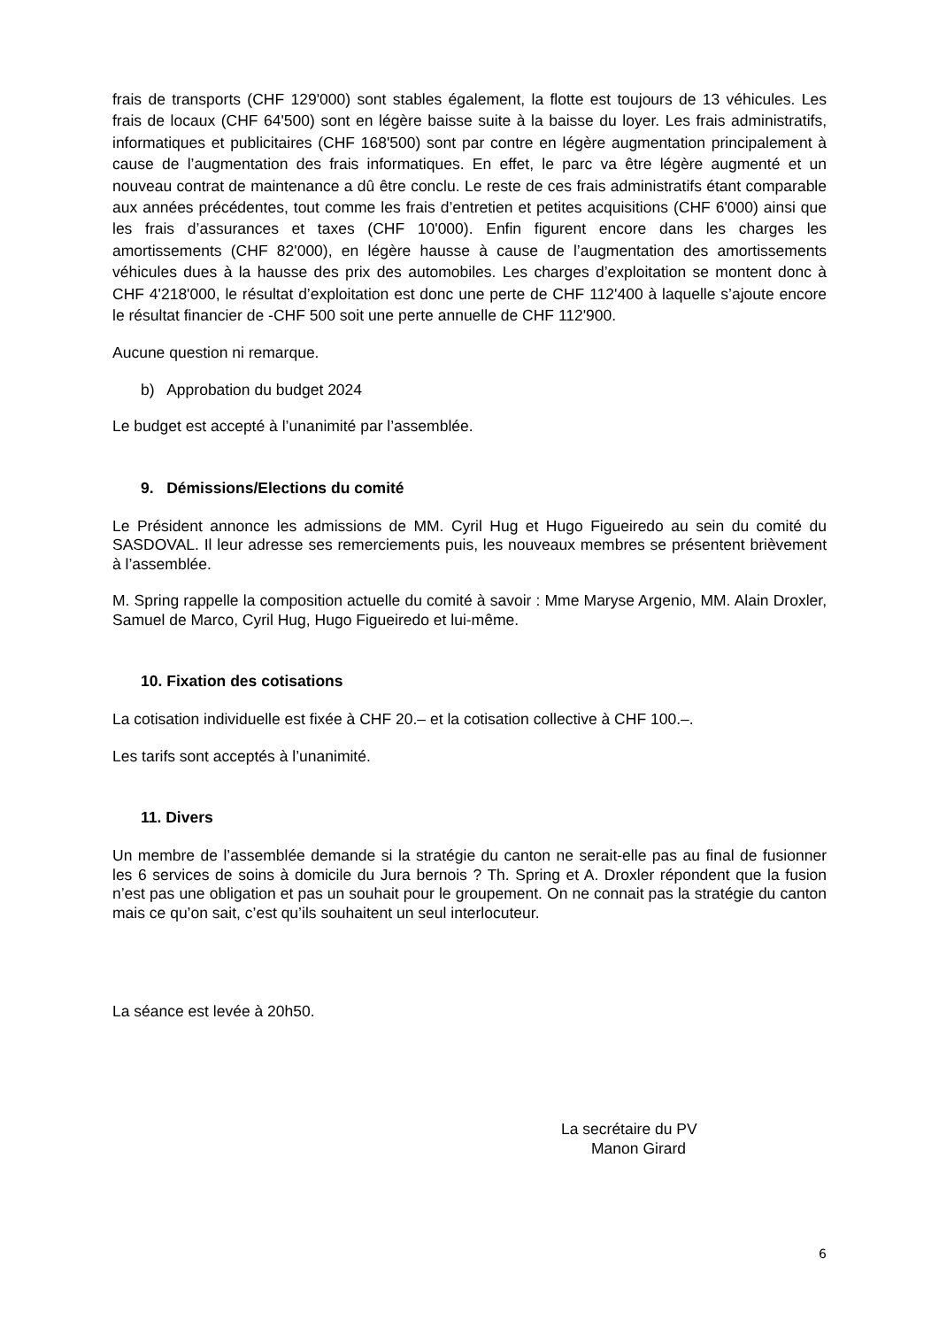frais de transports (CHF 129'000) sont stables également, la flotte est toujours de 13 véhicules. Les frais de locaux (CHF 64'500) sont en légère baisse suite à la baisse du loyer. Les frais administratifs, informatiques et publicitaires (CHF 168'500) sont par contre en légère augmentation principalement à cause de l’augmentation des frais informatiques. En effet, le parc va être légère augmenté et un nouveau contrat de maintenance a dû être conclu. Le reste de ces frais administratifs étant comparable aux années précédentes, tout comme les frais d’entretien et petites acquisitions (CHF 6'000) ainsi que les frais d’assurances et taxes (CHF 10'000). Enfin figurent encore dans les charges les amortissements (CHF 82'000), en légère hausse à cause de l’augmentation des amortissements véhicules dues à la hausse des prix des automobiles. Les charges d’exploitation se montent donc à CHF 4'218'000, le résultat d’exploitation est donc une perte de CHF 112'400 à laquelle s’ajoute encore le résultat financier de -CHF 500 soit une perte annuelle de CHF 112'900.
Aucune question ni remarque.
b) Approbation du budget 2024
Le budget est accepté à l’unanimité par l’assemblée.
9. Démissions/Elections du comité
Le Président annonce les admissions de MM. Cyril Hug et Hugo Figueiredo au sein du comité du SASDOVAL. Il leur adresse ses remerciements puis, les nouveaux membres se présentent brièvement à l’assemblée.
M. Spring rappelle la composition actuelle du comité à savoir : Mme Maryse Argenio, MM. Alain Droxler, Samuel de Marco, Cyril Hug, Hugo Figueiredo et lui-même.
10. Fixation des cotisations
La cotisation individuelle est fixée à CHF 20.– et la cotisation collective à CHF 100.–.
Les tarifs sont acceptés à l’unanimité.
11. Divers
Un membre de l’assemblée demande si la stratégie du canton ne serait-elle pas au final de fusionner les 6 services de soins à domicile du Jura bernois ? Th. Spring et A. Droxler répondent que la fusion n’est pas une obligation et pas un souhait pour le groupement. On ne connait pas la stratégie du canton mais ce qu’on sait, c’est qu’ils souhaitent un seul interlocuteur.
La séance est levée à 20h50.
La secrétaire du PV
Manon Girard
6